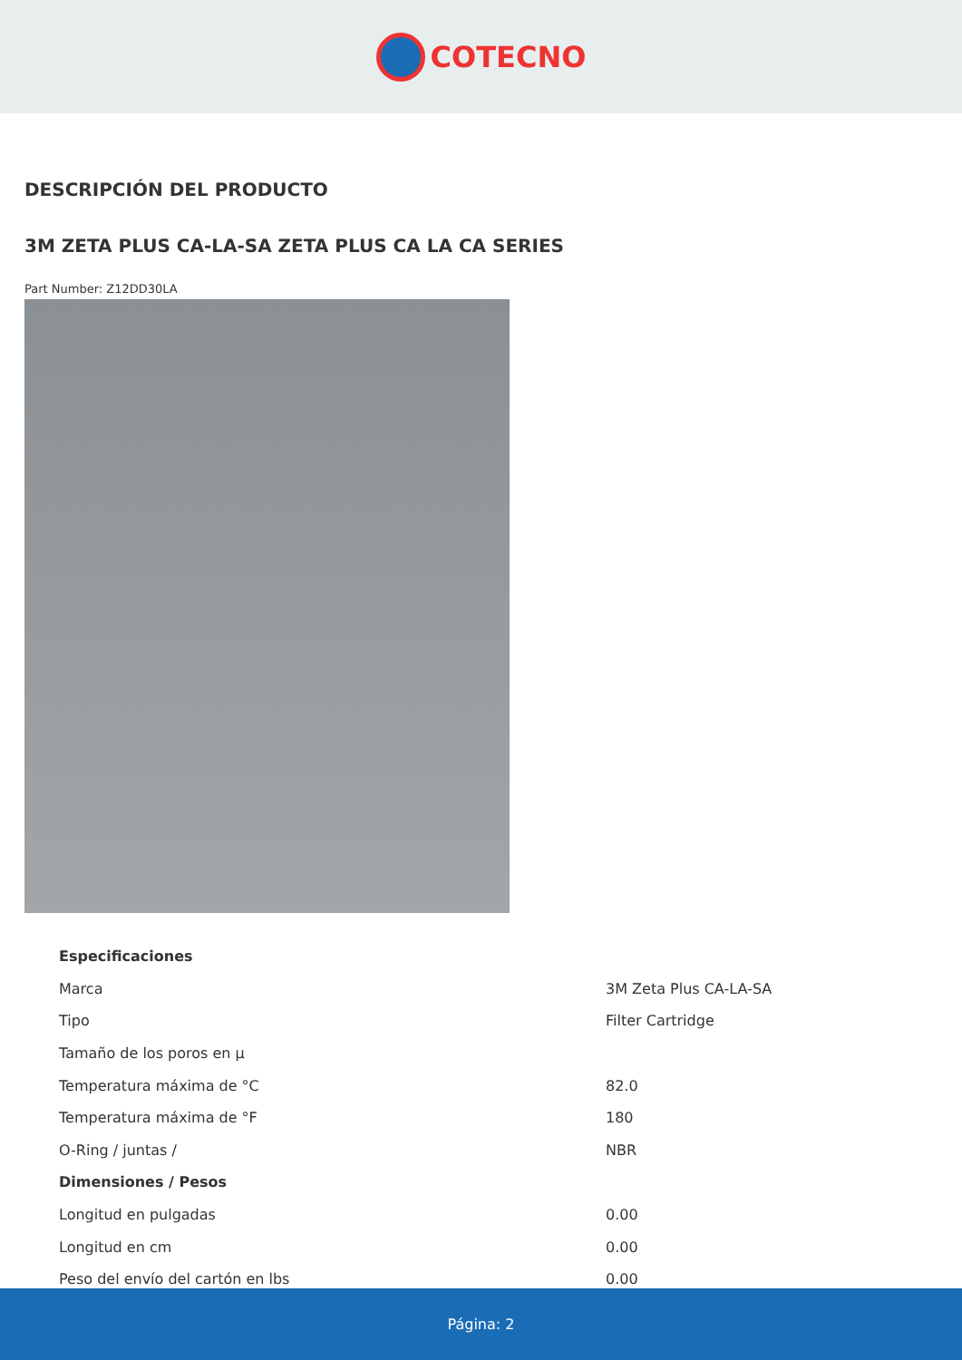COTECNO
DESCRIPCIÓN DEL PRODUCTO
3M ZETA PLUS CA-LA-SA ZETA PLUS CA LA CA SERIES
Part Number: Z12DD30LA
| Especificaciones | |
| Marca | 3M Zeta Plus CA-LA-SA |
| Tipo | Filter Cartridge |
| Tamaño de los poros en µ | |
| Temperatura máxima de °C | 82.0 |
| Temperatura máxima de °F | 180 |
| O-Ring / juntas / | NBR |
| Dimensiones / Pesos | |
| Longitud en pulgadas | 0.00 |
| Longitud en cm | 0.00 |
| Peso del envío del cartón en lbs | 0.00 |
Página: 2